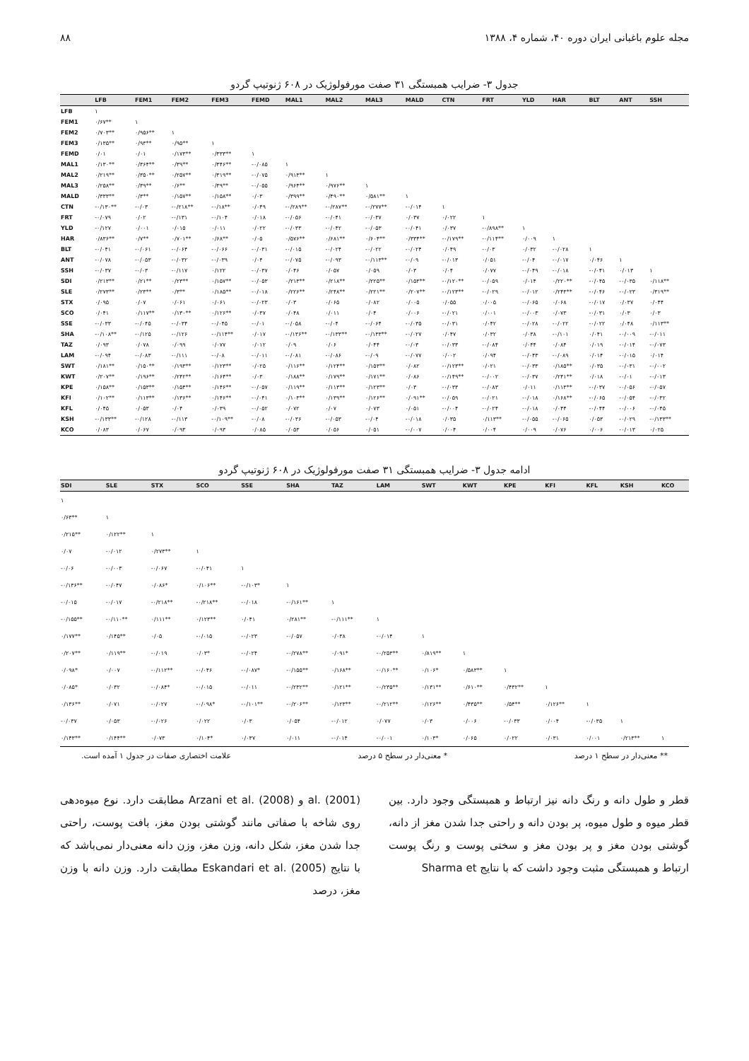مجله علوم باغبانی ایران دوره ۴۰، شماره ۴، ۱۳۸۸ ۸۸
جدول ۳- ضرایب همبستگی ۳۱ صفت مورفولوژیک در ۶۰۸ ژنوتیپ گردو
| | LFB | FEM1 | FEM2 | FEM3 | FEMD | MAL1 | MAL2 | MAL3 | MALD | CTN | FRT | YLD | HAR | BLT | ANT | SSH |
| --- | --- | --- | --- | --- | --- | --- | --- | --- | --- | --- | --- | --- | --- | --- | --- | --- |
| LFB | ۱ | | | | | | | | | | | | | | | |
| FEM1 | ۰/۶۷** | ۱ | | | | | | | | | | | | | | |
| FEM2 | ۰/۷۰۳** | ۰/۹۵۶** | ۱ | | | | | | | | | | | | | |
| FEM3 | ۰/۱۳۵** | ۰/۹۳** | ۰/۹۵** | ۱ | | | | | | | | | | | | |
| FEMD | ۰/۰۱ | ۰/۰۱ | ۰/۱۷۳** | ۰/۳۳۳** | ۱ | | | | | | | | | | | |
| MAL1 | ۰/۱۳۰** | ۰/۳۶۴** | ۰/۳۹** | ۰/۳۴۶** | -۰/۰۸۵ | ۱ | | | | | | | | | | |
| MAL2 | ۰/۲۱۹** | ۰/۳۵۰** | ۰/۲۵۷** | ۰/۳۱۹** | -۰/۰۷۵ | ۰/۹۱۳** | ۱ | | | | | | | | | |
| MAL3 | ۰/۲۵۸** | ۰/۳۹** | ۰/۶** | ۰/۳۹** | -۰/۰۵۵ | ۰/۹۶۴** | ۰/۹۷۶** | ۱ | | | | | | | | |
| MALD | ۰/۳۳۳** | ۰/۳** | ۰/۱۵۷** | ۰/۱۵۸** | ۰/۰۳ | ۰/۳۹۹** | ۰/۴۹۰** | ۰/۵۸۱** | ۱ | | | | | | | |
| CTN | -۰/۱۳۰** | -۰/۰۳ | -۰/۲۱۸** | -۰/۱۸** | ۰/۰۴۹ | -۰/۲۸۹** | -۰/۲۸۷** | -۰/۲۷۷** | -۰/۰۱۴ | ۱ | | | | | | |
| FRT | -۰/۰۷۹ | ۰/۰۲ | -۰/۱۳۱ | -۰/۱۰۴ | ۰/۰۱۸ | -۰/۰۵۶ | -۰/۰۴۱ | -۰/۰۳۷ | ۰/۰۳۷ | ۰/۰۲۲ | ۱ | | | | | |
| YLD | -۰/۱۲۷ | ۰/۰۰۱ | ۰/۰۱۵ | ۰/۰۱۱ | ۰/۰۲۲ | -۰/۰۳۳ | -۰/۰۴۲ | -۰/۰۵۳ | -۰/۰۴۱ | ۰/۰۳۷ | -۰/۸۹۸** | ۱ | | | | |
| HAR | ۰/۸۳۶** | ۰/۷** | ۰/۷۰۱** | ۰/۶۸** | ۰/۰۵ | ۰/۵۷۶** | ۰/۶۸۱** | ۰/۶۰۴** | ۰/۳۳۴** | -۰/۱۷۹** | -۰/۱۱۴** | ۰/۰۰۹ | ۱ | | | |
| BLT | -۰/۰۴۱ | -۰/۰۶۱ | -۰/۰۶۴ | -۰/۰۶۶ | -۰/۰۳۱ | -۰/۰۱۵ | -۰/۰۲۴ | -۰/۰۲۲ | -۰/۰۲۴ | ۰/۰۴۹ | -۰/۰۳ | ۰/۰۳۲ | -۰/۰۲۸ | ۱ | | |
| ANT | -۰/۰۷۸ | -۰/۰۵۳ | -۰/۰۳۲ | -۰/۰۳۹ | ۰/۰۴ | -۰/۰۷۵ | -۰/۰۹۳ | -۰/۱۱۳** | -۰/۰۹ | -۰/۰۱۳ | ۰/۰۵۱ | -۰/۰۴ | -۰/۰۱۷ | ۰/۰۴۶ | ۱ | |
| SSH | -۰/۰۳۷ | -۰/۰۳ | -۰/۱۱۷ | ۰/۱۲۲ | -۰/۰۳۷ | ۰/۰۴۶ | ۰/۰۵۷ | ۰/۰۵۹ | ۰/۰۳ | ۰/۰۴ | ۰/۰۷۷ | -۰/۰۴۹ | -۰/۰۱۸ | -۰/۰۴۱ | ۰/۰۱۳ | ۱ |
| SDI | ۰/۲۱۳** | ۰/۲۱** | ۰/۲۳** | ۰/۱۵۷** | -۰/۰۵۳ | ۰/۲۱۳** | ۰/۲۱۸** | ۰/۲۲۵** | ۰/۱۵۳** | -۰/۱۲۰** | -۰/۰۵۹ | ۰/۰۱۴ | ۰/۲۲۰** | -۰/۰۴۵ | -۰/۰۳۵ | ۰/۱۱۸** |
| SLE | ۰/۲۷۳** | ۰/۲۳** | ۰/۳** | ۰/۱۸۵** | -۰/۰۱۸ | ۰/۲۲۶** | ۰/۲۴۸** | ۰/۲۲۱** | ۰/۲۰۷** | -۰/۱۲۳** | -۰/۰۲۹ | -۰/۰۱۲ | ۰/۲۴۳** | -۰/۰۴۶ | -۰/۰۲۳ | ۰/۳۱۹** |
| STX | ۰/۰۹۵ | ۰/۰۷ | ۰/۰۶۱ | ۰/۰۶۱ | -۰/۰۲۳ | ۰/۰۳ | ۰/۰۶۵ | ۰/۰۸۲ | ۰/۰۰۵ | ۰/۰۵۵ | ۰/۰۰۵ | -۰/۰۶۵ | ۰/۰۶۸ | -۰/۰۱۷ | ۰/۰۳۷ | ۰/۰۴۴ |
| SCO | ۰/۰۴۱ | ۰/۱۱۷** | ۰/۱۳۰** | ۰/۱۲۶** | ۰/۰۳۷ | ۰/۰۴۸ | ۰/۰۱۱ | ۰/۰۴ | ۰/۰۰۶ | -۰/۰۲۱ | ۰/۰۰۱ | -۰/۰۰۳ | ۰/۰۷۳ | -۰/۰۳۱ | ۰/۰۳ | ۰/۰۳ |
| SSE | -۰/۰۳۳ | -۰/۰۴۵ | -۰/۰۳۴ | -۰/۰۴۵ | -۰/۰۱ | -۰/۰۵۸ | -۰/۰۴ | -۰/۰۶۴ | -۰/۰۳۵ | -۰/۰۳۱ | ۰/۰۴۲ | -۰/۰۲۸ | -۰/۰۲۲ | -۰/۰۲۲ | ۰/۰۴۸ | ۰/۱۱۳** |
| SHA | -۰/۱۰۸** | -۰/۱۲۵ | -۰/۱۲۶ | -۰/۱۱۴** | ۰/۰۱۷ | -۰/۱۳۶** | -۰/۱۳۳** | -۰/۱۳۳** | -۰/۰۲۷ | ۰/۰۴۷ | ۰/۰۳۲ | ۰/۰۳۸ | -۰/۱۰۱ | ۰/۰۴۱ | -۰/۰۰۹ | -۰/۰۱۱ |
| TAZ | ۰/۰۹۳ | ۰/۰۷۸ | ۰/۰۹۹ | ۰/۰۷۷ | ۰/۰۱۲ | ۰/۰۹ | ۰/۰۶ | ۰/۰۴۴ | -۰/۰۳ | -۰/۰۳۳ | -۰/۰۸۴ | ۰/۰۴۴ | ۰/۰۸۴ | ۰/۰۱۹ | -۰/۰۱۴ | -۰/۰۷۳ |
| LAM | -۰/۰۹۴ | -۰/۰۸۳ | -۰/۱۱۱ | -۰/۰۸ | -۰/۰۱۱ | -۰/۰۸۱ | -۰/۰۸۶ | -۰/۰۹ | -۰/۰۷۷ | ۰/۰۰۲ | ۰/۰۹۴ | -۰/۰۴۳ | -۰/۰۸۹ | ۰/۰۱۴ | -۰/۰۱۵ | ۰/۰۱۴ |
| SWT | ۰/۱۸۱** | ۰/۱۵۰** | ۰/۱۹۳** | ۰/۱۲۳** | ۰/۰۲۵ | ۰/۱۱۶** | ۰/۱۲۴** | ۰/۱۵۳** | ۰/۰۸۲ | -۰/۱۲۳** | ۰/۰۲۱ | -۰/۰۳۳ | ۰/۱۸۵** | ۰/۰۳۵ | -۰/۰۳۱ | -۰/۰۰۲ |
| KWT | ۰/۲۰۷** | ۰/۱۹۶** | ۰/۲۴۲** | ۰/۱۶۴** | ۰/۰۳ | ۰/۱۸۸** | ۰/۱۷۹** | ۰/۱۷۱** | ۰/۰۸۶ | -۰/۱۴۹** | -۰/۰۰۲ | -۰/۰۳۷ | ۰/۲۴۱** | ۰/۰۱۸ | -۰/۰۱ | -۰/۰۱۳ |
| KPE | ۰/۱۵۸** | ۰/۱۵۳** | ۰/۱۵۴** | ۰/۱۴۶** | -۰/۰۵۷ | ۰/۱۱۹** | ۰/۱۱۳** | ۰/۱۲۳** | ۰/۰۳ | -۰/۰۳۳ | -۰/۰۸۳ | ۰/۰۱۱ | ۰/۱۱۳** | -۰/۰۳۷ | -۰/۰۵۶ | -۰/۰۵۷ |
| KFI | ۰/۱۰۲** | ۰/۱۱۳** | ۰/۱۳۶** | ۰/۱۴۶** | -۰/۰۴۱ | ۰/۱۰۳** | ۰/۱۳۹** | ۰/۱۲۶** | ۰/۰۹۱** | -۰/۰۵۹ | -۰/۰۲۱ | -۰/۰۱۸ | ۰/۱۶۸** | -۰/۰۶۵ | -۰/۰۵۴ | -۰/۰۳۲ |
| KFL | ۰/۰۴۵ | ۰/۰۵۳ | ۰/۰۴ | ۰/۰۳۹ | -۰/۰۵۲ | ۰/۰۷۲ | ۰/۰۷ | ۰/۰۷۳ | ۰/۰۵۱ | -۰/۰۰۴ | -۰/۰۲۴ | -۰/۰۱۸ | ۰/۰۴۴ | -۰/۰۴۴ | -۰/۰۰۶ | -۰/۰۴۵ |
| KSH | -۰/۱۳۳** | -۰/۱۲۸ | -۰/۱۱۳ | -۰/۱۰۹** | -۰/۰۸ | -۰/۰۳۶ | -۰/۰۵۳ | -۰/۰۴ | -۰/۰۱۸ | ۰/۰۳۵ | ۰/۱۱۳** | -۰/۰۵۵ | -۰/۰۶۵ | ۰/۰۵۳ | -۰/۰۲۹ | -۰/۱۳۳** |
| KCO | ۰/۰۸۳ | ۰/۰۶۷ | ۰/۰۹۳ | ۰/۰۹۳ | ۰/۰۸۵ | ۰/۰۵۳ | ۰/۰۵۶ | ۰/۰۵۱ | -۰/۰۰۷ | ۰/۰۰۴ | ۰/۰۰۴ | ۰/۰۰۹ | ۰/۰۷۶ | ۰/۰۰۶ | -۰/۰۱۳ | ۰/۰۲۵ |
ادامه جدول ۳- ضرایب همبستگی ۳۱ صفت مورفولوژیک در ۶۰۸ ژنوتیپ گردو
| SDI | SLE | STX | SCO | SSE | SHA | TAZ | LAM | SWT | KWT | KPE | KFI | KFL | KSH | KCO |
| --- | --- | --- | --- | --- | --- | --- | --- | --- | --- | --- | --- | --- | --- | --- |
| ۱ | | | | | | | | | | | | | | |
| ۰/۶۳** | ۱ | | | | | | | | | | | | | |
| ۰/۲۱۵** | ۰/۱۲۲** | ۱ | | | | | | | | | | | | |
| ۰/۰۷ | -۰/۰۱۲ | ۰/۲۷۳** | ۱ | | | | | | | | | | | |
| -۰/۰۶ | -۰/۰۰۳ | -۰/۰۶۷ | -۰/۰۴۱ | ۱ | | | | | | | | | | |
| -۰/۱۳۶** | -۰/۰۴۷ | ۰/۰۸۶* | ۰/۱۰۶** | -۰/۱۰۳* | ۱ | | | | | | | | | |
| -۰/۰۱۵ | -۰/۰۱۷ | -۰/۲۱۸** | -۰/۲۱۸** | -۰/۰۱۸ | -۰/۱۶۱** | ۱ | | | | | | | | |
| -۰/۱۵۵** | -۰/۱۱۰** | ۰/۱۱۱** | ۰/۱۲۳** | ۰/۰۴۱ | ۰/۲۸۱** | -۰/۱۱۱** | ۱ | | | | | | | |
| ۰/۱۷۷** | ۰/۱۴۵** | ۰/۰۵ | -۰/۰۱۵ | -۰/۰۲۳ | -۰/۰۵۷ | ۰/۰۳۸ | -۰/۰۱۴ | ۱ | | | | | | |
| ۰/۲۰۷** | ۰/۱۱۹** | -۰/۰۱۹ | ۰/۰۳* | -۰/۰۲۴ | -۰/۲۷۸** | ۰/۰۹۱* | -۰/۲۵۳** | ۰/۸۱۹** | ۱ | | | | | |
| ۰/۰۹۸* | ۰/۰۰۷ | -۰/۱۱۲** | -۰/۰۴۶ | -۰/۰۸۷* | -۰/۱۵۵** | ۰/۱۶۸** | -۰/۱۶۰** | ۰/۱۰۶* | ۰/۵۸۳** | ۱ | | | | |
| ۰/۰۸۵* | ۰/۰۳۲ | -۰/۰۸۴* | -۰/۰۱۵ | -۰/۰۱۱ | -۰/۲۳۲** | ۰/۱۲۱** | -۰/۲۳۵** | ۰/۱۳۱** | ۰/۶۱۰** | ۰/۴۳۲** | ۱ | | | |
| ۰/۱۳۶** | ۰/۰۷۱ | -۰/۰۲۷ | -۰/۰۹۸* | -۰/۱۰۱** | -۰/۲۰۶** | ۰/۱۲۳** | -۰/۲۱۲** | ۰/۱۲۶** | ۰/۴۳۵** | ۰/۵۴** | ۰/۱۲۶** | ۱ | | |
| -۰/۰۳۷ | ۰/۰۵۳ | -۰/۰۲۶ | ۰/۰۲۲ | ۰/۰۳ | ۰/۰۵۴ | -۰/۰۱۲ | ۰/۰۷۷ | ۰/۰۳ | ۰/۰۰۶ | -۰/۰۳۳ | ۰/۰۰۴ | -۰/۰۳۵ | ۱ | |
| ۰/۱۴۳** | ۰/۱۴۴** | ۰/۰۷۳ | ۰/۱۰۴* | ۰/۰۳۷ | ۰/۰۱۱ | -۰/۰۱۴ | -۰/۰۰۱ | ۰/۱۰۳* | ۰/۰۶۵ | ۰/۰۲۲ | ۰/۰۳۱ | ۰/۰۰۱ | ۰/۲۱۳** | ۱ |
** معنی‌دار در سطح ۱ درصد * معنی‌دار در سطح ۵ درصد علامت اختصاری صفات در جدول ۱ آمده است.
قطر و طول دانه و رنگ دانه نیز ارتباط و همبستگی وجود دارد. بین قطر میوه و طول میوه، پر بودن دانه و راحتی جدا شدن مغز از دانه، گوشتی بودن مغز و پر بودن مغز و سختی پوست و رنگ پوست ارتباط و همبستگی مثبت وجود داشت که با نتایج Sharma et
al. (2001) و Arzani et al. (2008) مطابقت دارد. نوع میوه‌دهی روی شاخه با صفاتی مانند گوشتی بودن مغز، بافت پوست، راحتی جدا شدن مغز، شکل دانه، وزن مغز، وزن دانه معنی‌دار نمی‌باشد که با نتایج Eskandari et al. (2005) مطابقت دارد. وزن دانه با وزن مغز، درصد